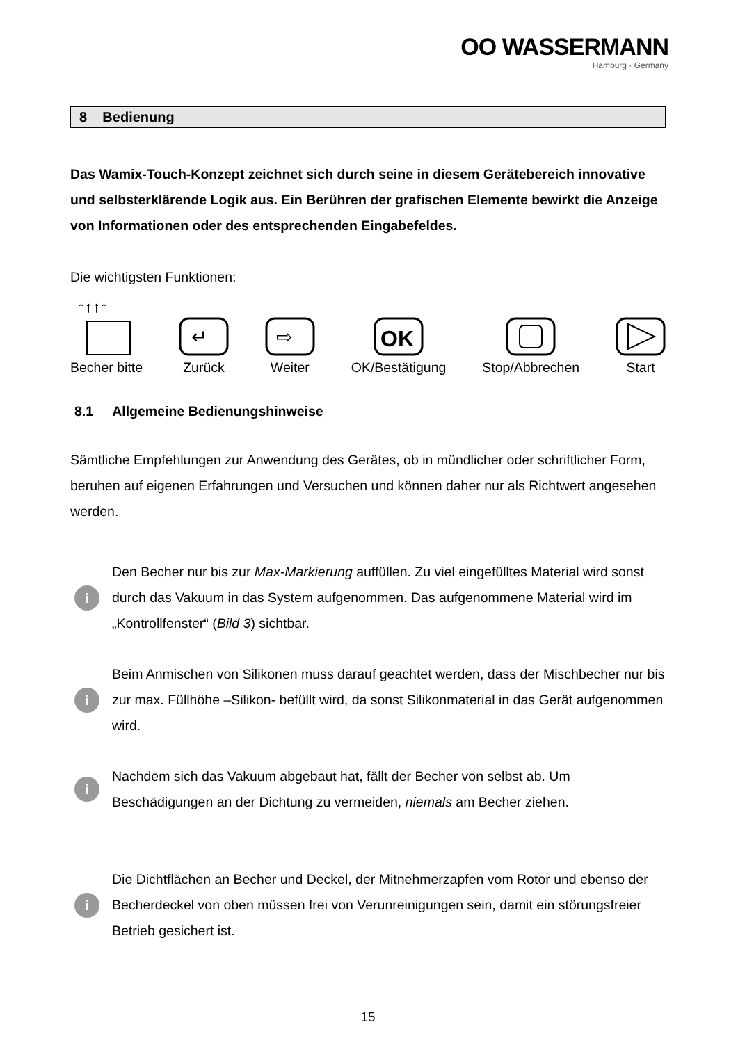OO WASSERMANN
Hamburg · Germany
8 Bedienung
Das Wamix-Touch-Konzept zeichnet sich durch seine in diesem Gerätebereich innovative und selbsterklärende Logik aus. Ein Berühren der grafischen Elemente bewirkt die Anzeige von Informationen oder des entsprechenden Eingabefeldes.
Die wichtigsten Funktionen:
↑↑↑↑
Becher bitte
↵
Zurück
⇨
Weiter
OK
OK/Bestätigung
Stop/Abbrechen
Start
8.1 Allgemeine Bedienungshinweise
Sämtliche Empfehlungen zur Anwendung des Gerätes, ob in mündlicher oder schriftlicher Form, beruhen auf eigenen Erfahrungen und Versuchen und können daher nur als Richtwert angesehen werden.
i
Den Becher nur bis zur Max-Markierung auffüllen. Zu viel eingefülltes Material wird sonst durch das Vakuum in das System aufgenommen. Das aufgenommene Material wird im „Kontrollfenster“ (Bild 3) sichtbar.
i
Beim Anmischen von Silikonen muss darauf geachtet werden, dass der Mischbecher nur bis zur max. Füllhöhe –Silikon- befüllt wird, da sonst Silikonmaterial in das Gerät aufgenommen wird.
i
Nachdem sich das Vakuum abgebaut hat, fällt der Becher von selbst ab. Um Beschädigungen an der Dichtung zu vermeiden, niemals am Becher ziehen.
i
Die Dichtflächen an Becher und Deckel, der Mitnehmerzapfen vom Rotor und ebenso der Becherdeckel von oben müssen frei von Verunreinigungen sein, damit ein störungsfreier Betrieb gesichert ist.
15